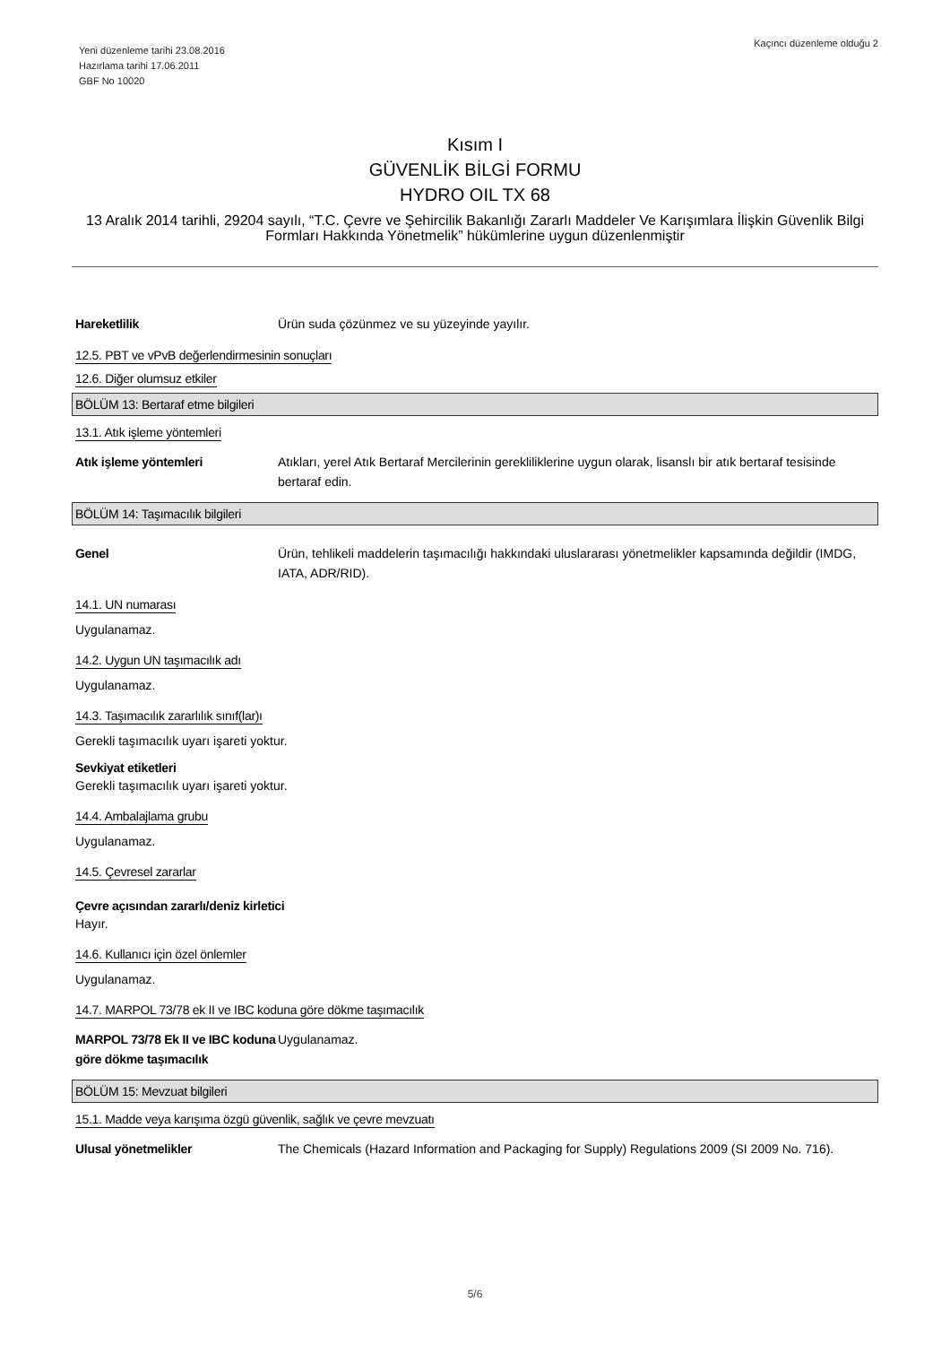Yeni düzenleme tarihi 23.08.2016
Hazırlama tarihi 17.06.2011
GBF No 10020
Kaçıncı düzenleme olduğu 2
Kısım I
GÜVENLİK BİLGİ FORMU
HYDRO OIL TX 68
13 Aralık 2014 tarihli, 29204 sayılı, “T.C. Çevre ve Şehircilik Bakanlığı Zararlı Maddeler Ve Karışımlara İlişkin Güvenlik Bilgi Formları Hakkında Yönetmelik” hükümlerine uygun düzenlenmiştir
Hareketlilik Ürün suda çözünmez ve su yüzeyinde yayılır.
12.5. PBT ve vPvB değerlendirmesinin sonuçları
12.6. Diğer olumsuz etkiler
BÖLÜM 13: Bertaraf etme bilgileri
13.1. Atık işleme yöntemleri
Atık işleme yöntemleri Atıkları, yerel Atık Bertaraf Mercilerinin gerekliliklerine uygun olarak, lisanslı bir atık bertaraf tesisinde bertaraf edin.
BÖLÜM 14: Taşımacılık bilgileri
Genel Ürün, tehlikeli maddelerin taşımacılığı hakkındaki uluslararası yönetmelikler kapsamında değildir (IMDG, IATA, ADR/RID).
14.1. UN numarası
Uygulanamaz.
14.2. Uygun UN taşımacılık adı
Uygulanamaz.
14.3. Taşımacılık zararlılık sınıf(lar)ı
Gerekli taşımacılık uyarı işareti yoktur.
Sevkiyat etiketleri
Gerekli taşımacılık uyarı işareti yoktur.
14.4. Ambalajlama grubu
Uygulanamaz.
14.5. Çevresel zararlar
Çevre açısından zararlı/deniz kirletici
Hayır.
14.6. Kullanıcı için özel önlemler
Uygulanamaz.
14.7. MARPOL 73/78 ek II ve IBC koduna göre dökme taşımacılık
MARPOL 73/78 Ek II ve IBC koduna göre dökme taşımacılık
Uygulanamaz.
BÖLÜM 15: Mevzuat bilgileri
15.1. Madde veya karışıma özgü güvenlik, sağlık ve çevre mevzuatı
Ulusal yönetmelikler The Chemicals (Hazard Information and Packaging for Supply) Regulations 2009 (SI 2009 No. 716).
5/6